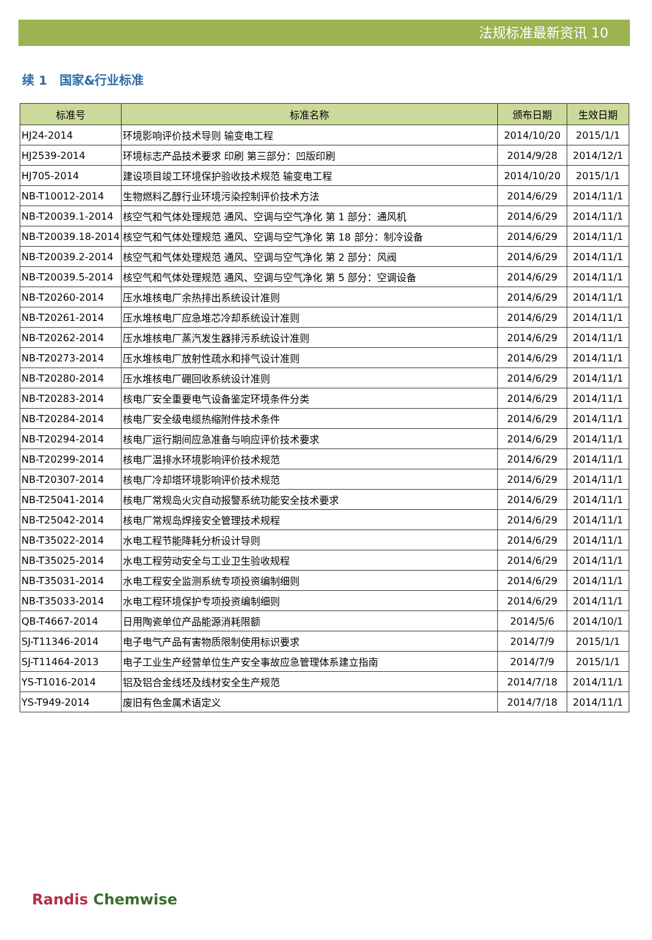法规标准最新资讯 10
续 1　国家&行业标准
| 标准号 | 标准名称 | 颁布日期 | 生效日期 |
| --- | --- | --- | --- |
| HJ24-2014 | 环境影响评价技术导则 输变电工程 | 2014/10/20 | 2015/1/1 |
| HJ2539-2014 | 环境标志产品技术要求 印刷 第三部分：凹版印刷 | 2014/9/28 | 2014/12/1 |
| HJ705-2014 | 建设项目竣工环境保护验收技术规范 输变电工程 | 2014/10/20 | 2015/1/1 |
| NB-T10012-2014 | 生物燃料乙醇行业环境污染控制评价技术方法 | 2014/6/29 | 2014/11/1 |
| NB-T20039.1-2014 | 核空气和气体处理规范 通风、空调与空气净化 第 1 部分：通风机 | 2014/6/29 | 2014/11/1 |
| NB-T20039.18-2014 | 核空气和气体处理规范 通风、空调与空气净化 第 18 部分：制冷设备 | 2014/6/29 | 2014/11/1 |
| NB-T20039.2-2014 | 核空气和气体处理规范 通风、空调与空气净化 第 2 部分：风阀 | 2014/6/29 | 2014/11/1 |
| NB-T20039.5-2014 | 核空气和气体处理规范 通风、空调与空气净化 第 5 部分：空调设备 | 2014/6/29 | 2014/11/1 |
| NB-T20260-2014 | 压水堆核电厂余热排出系统设计准则 | 2014/6/29 | 2014/11/1 |
| NB-T20261-2014 | 压水堆核电厂应急堆芯冷却系统设计准则 | 2014/6/29 | 2014/11/1 |
| NB-T20262-2014 | 压水堆核电厂蒸汽发生器排污系统设计准则 | 2014/6/29 | 2014/11/1 |
| NB-T20273-2014 | 压水堆核电厂放射性疏水和排气设计准则 | 2014/6/29 | 2014/11/1 |
| NB-T20280-2014 | 压水堆核电厂硼回收系统设计准则 | 2014/6/29 | 2014/11/1 |
| NB-T20283-2014 | 核电厂安全重要电气设备鉴定环境条件分类 | 2014/6/29 | 2014/11/1 |
| NB-T20284-2014 | 核电厂安全级电缆热缩附件技术条件 | 2014/6/29 | 2014/11/1 |
| NB-T20294-2014 | 核电厂运行期间应急准备与响应评价技术要求 | 2014/6/29 | 2014/11/1 |
| NB-T20299-2014 | 核电厂温排水环境影响评价技术规范 | 2014/6/29 | 2014/11/1 |
| NB-T20307-2014 | 核电厂冷却塔环境影响评价技术规范 | 2014/6/29 | 2014/11/1 |
| NB-T25041-2014 | 核电厂常规岛火灾自动报警系统功能安全技术要求 | 2014/6/29 | 2014/11/1 |
| NB-T25042-2014 | 核电厂常规岛焊接安全管理技术规程 | 2014/6/29 | 2014/11/1 |
| NB-T35022-2014 | 水电工程节能降耗分析设计导则 | 2014/6/29 | 2014/11/1 |
| NB-T35025-2014 | 水电工程劳动安全与工业卫生验收规程 | 2014/6/29 | 2014/11/1 |
| NB-T35031-2014 | 水电工程安全监测系统专项投资编制细则 | 2014/6/29 | 2014/11/1 |
| NB-T35033-2014 | 水电工程环境保护专项投资编制细则 | 2014/6/29 | 2014/11/1 |
| QB-T4667-2014 | 日用陶瓷单位产品能源消耗限额 | 2014/5/6 | 2014/10/1 |
| SJ-T11346-2014 | 电子电气产品有害物质限制使用标识要求 | 2014/7/9 | 2015/1/1 |
| SJ-T11464-2013 | 电子工业生产经营单位生产安全事故应急管理体系建立指南 | 2014/7/9 | 2015/1/1 |
| YS-T1016-2014 | 铝及铝合金线坯及线材安全生产规范 | 2014/7/18 | 2014/11/1 |
| YS-T949-2014 | 废旧有色金属术语定义 | 2014/7/18 | 2014/11/1 |
Randis Chemwise